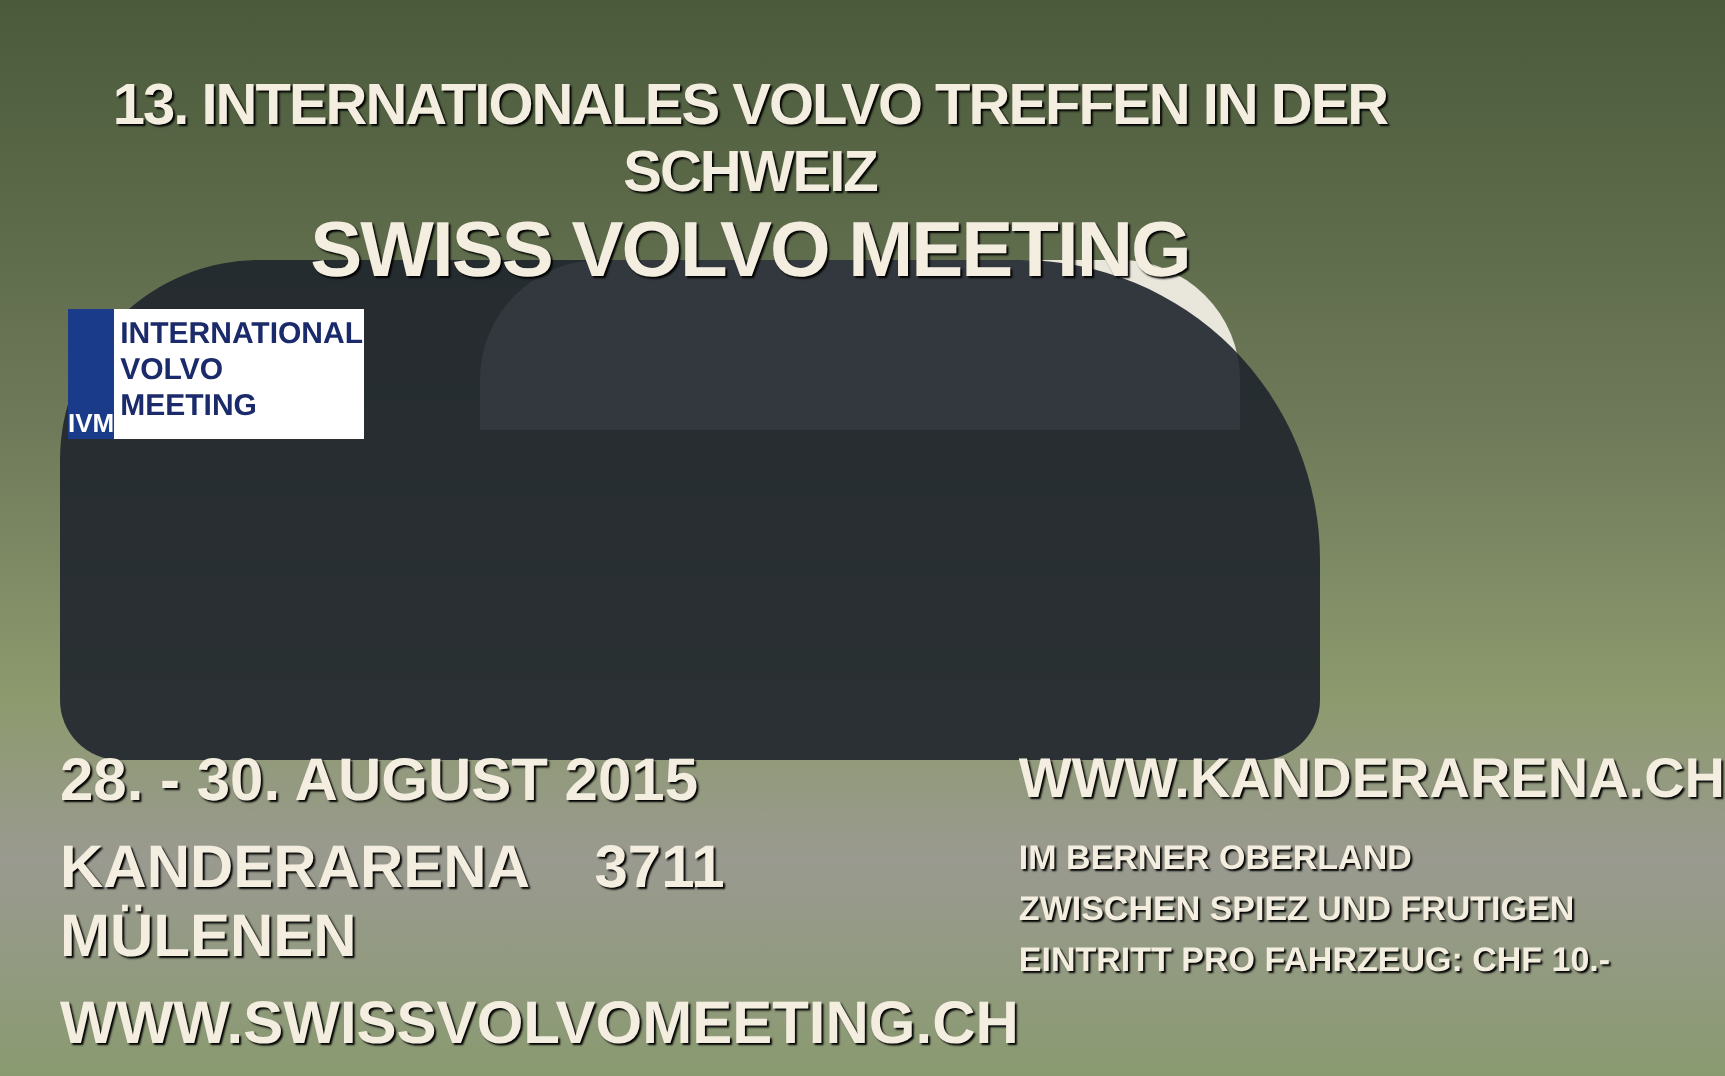13. INTERNATIONALES VOLVO TREFFEN IN DER SCHWEIZ
SWISS VOLVO MEETING
IVM
INTERNATIONAL
VOLVO MEETING
28. - 30. AUGUST 2015
KANDERARENA 3711 MÜLENEN
WWW.SWISSVOLVOMEETING.CH
WWW.KANDERARENA.CH
IM BERNER OBERLAND
ZWISCHEN SPIEZ UND FRUTIGEN
EINTRITT PRO FAHRZEUG: CHF 10.-